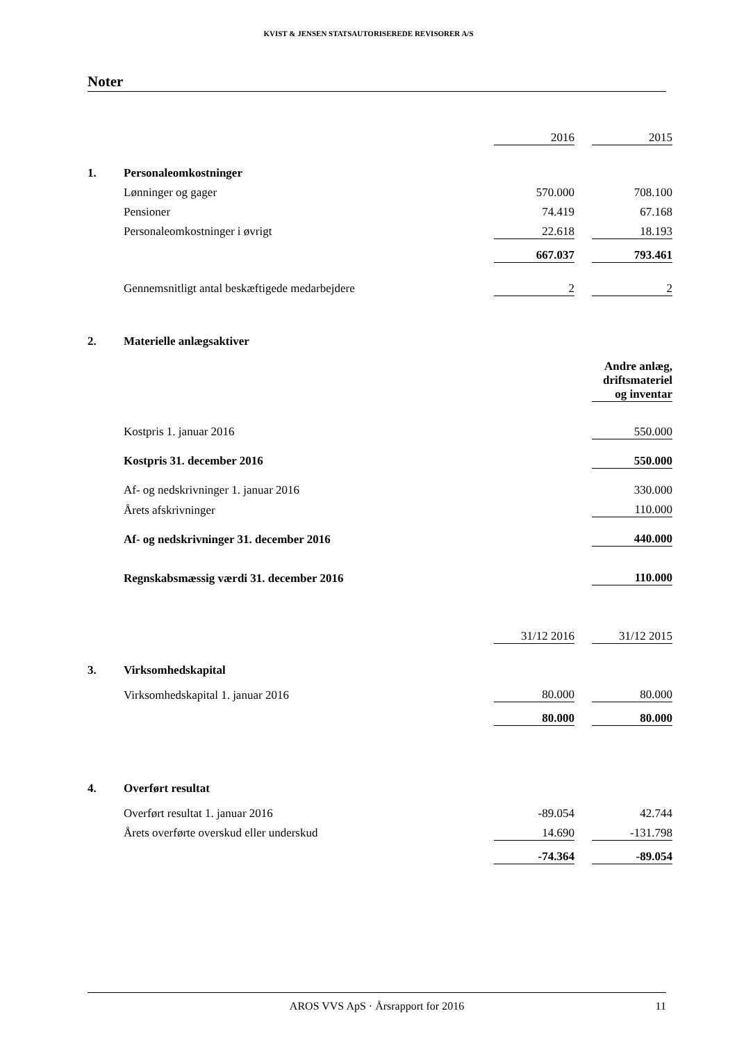KVIST & JENSEN STATSAUTORISEREDE REVISORER A/S
Noter
| | | 2016 | | 2015 |
| 1. | Personaleomkostninger | | | |
| | Lønninger og gager | 570.000 | | 708.100 |
| | Pensioner | 74.419 | | 67.168 |
| | Personaleomkostninger i øvrigt | 22.618 | | 18.193 |
| | | 667.037 | | 793.461 |
| | Gennemsnitligt antal beskæftigede medarbejdere | 2 | | 2 |
| 2. | Materielle anlægsaktiver | | | |
| | | | | Andre anlæg, driftsmateriel og inventar |
| | Kostpris 1. januar 2016 | | | 550.000 |
| | Kostpris 31. december 2016 | | | 550.000 |
| | Af- og nedskrivninger 1. januar 2016 | | | 330.000 |
| | Årets afskrivninger | | | 110.000 |
| | Af- og nedskrivninger 31. december 2016 | | | 440.000 |
| | Regnskabsmæssig værdi 31. december 2016 | | | 110.000 |
| | | 31/12 2016 | | 31/12 2015 |
| 3. | Virksomhedskapital | | | |
| | Virksomhedskapital 1. januar 2016 | 80.000 | | 80.000 |
| | | 80.000 | | 80.000 |
| 4. | Overført resultat | | | |
| | Overført resultat 1. januar 2016 | -89.054 | | 42.744 |
| | Årets overførte overskud eller underskud | 14.690 | | -131.798 |
| | | -74.364 | | -89.054 |
AROS VVS ApS · Årsrapport for 2016 11